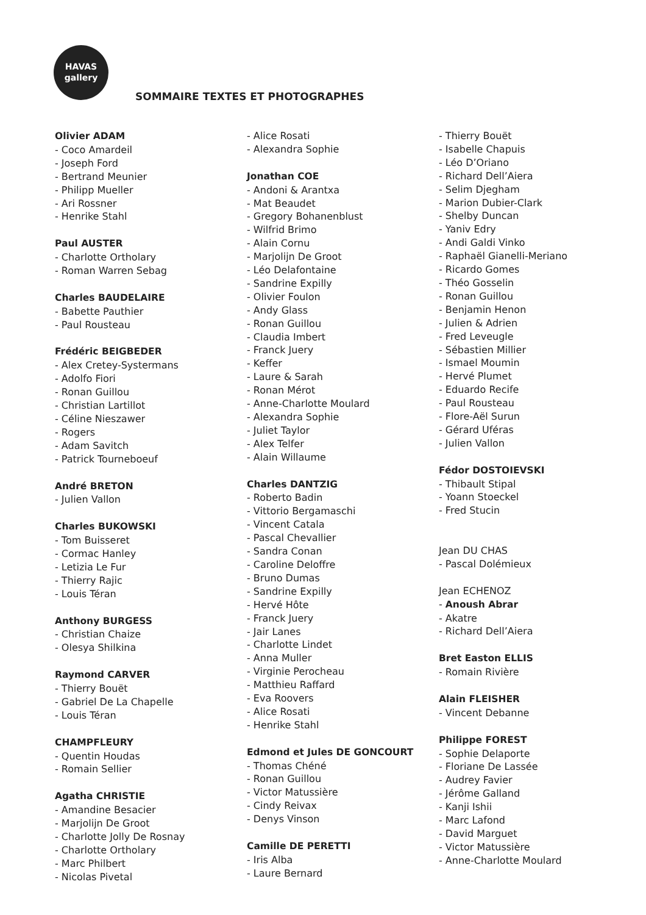HAVAS
gallery
SOMMAIRE TEXTES ET PHOTOGRAPHES
Olivier ADAM
- Coco Amardeil
- Joseph Ford
- Bertrand Meunier
- Philipp Mueller
- Ari Rossner
- Henrike Stahl
Paul AUSTER
- Charlotte Ortholary
- Roman Warren Sebag
Charles BAUDELAIRE
- Babette Pauthier
- Paul Rousteau
Frédéric BEIGBEDER
- Alex Cretey-Systermans
- Adolfo Fiori
- Ronan Guillou
- Christian Lartillot
- Céline Nieszawer
- Rogers
- Adam Savitch
- Patrick Tourneboeuf
André BRETON
- Julien Vallon
Charles BUKOWSKI
- Tom Buisseret
- Cormac Hanley
- Letizia Le Fur
- Thierry Rajic
- Louis Téran
Anthony BURGESS
- Christian Chaize
- Olesya Shilkina
Raymond CARVER
- Thierry Bouët
- Gabriel De La Chapelle
- Louis Téran
CHAMPFLEURY
- Quentin Houdas
- Romain Sellier
Agatha CHRISTIE
- Amandine Besacier
- Marjolijn De Groot
- Charlotte Jolly De Rosnay
- Charlotte Ortholary
- Marc Philbert
- Nicolas Pivetal
- Alice Rosati
- Alexandra Sophie
Jonathan COE
- Andoni & Arantxa
- Mat Beaudet
- Gregory Bohanenblust
- Wilfrid Brimo
- Alain Cornu
- Marjolijn De Groot
- Léo Delafontaine
- Sandrine Expilly
- Olivier Foulon
- Andy Glass
- Ronan Guillou
- Claudia Imbert
- Franck Juery
- Keffer
- Laure & Sarah
- Ronan Mérot
- Anne-Charlotte Moulard
- Alexandra Sophie
- Juliet Taylor
- Alex Telfer
- Alain Willaume
Charles DANTZIG
- Roberto Badin
- Vittorio Bergamaschi
- Vincent Catala
- Pascal Chevallier
- Sandra Conan
- Caroline Deloffre
- Bruno Dumas
- Sandrine Expilly
- Hervé Hôte
- Franck Juery
- Jair Lanes
- Charlotte Lindet
- Anna Muller
- Virginie Perocheau
- Matthieu Raffard
- Eva Roovers
- Alice Rosati
- Henrike Stahl
Edmond et Jules DE GONCOURT
- Thomas Chéné
- Ronan Guillou
- Victor Matussière
- Cindy Reivax
- Denys Vinson
Camille DE PERETTI
- Iris Alba
- Laure Bernard
- Thierry Bouët
- Isabelle Chapuis
- Léo D’Oriano
- Richard Dell’Aiera
- Selim Djegham
- Marion Dubier-Clark
- Shelby Duncan
- Yaniv Edry
- Andi Galdi Vinko
- Raphaël Gianelli-Meriano
- Ricardo Gomes
- Théo Gosselin
- Ronan Guillou
- Benjamin Henon
- Julien & Adrien
- Fred Leveugle
- Sébastien Millier
- Ismael Moumin
- Hervé Plumet
- Eduardo Recife
- Paul Rousteau
- Flore-Aël Surun
- Gérard Uféras
- Julien Vallon
Fédor DOSTOIEVSKI
- Thibault Stipal
- Yoann Stoeckel
- Fred Stucin
Jean DU CHAS
- Pascal Dolémieux
Jean ECHENOZ
- Anoush Abrar
- Akatre
- Richard Dell’Aiera
Bret Easton ELLIS
- Romain Rivière
Alain FLEISHER
- Vincent Debanne
Philippe FOREST
- Sophie Delaporte
- Floriane De Lassée
- Audrey Favier
- Jérôme Galland
- Kanji Ishii
- Marc Lafond
- David Marguet
- Victor Matussière
- Anne-Charlotte Moulard